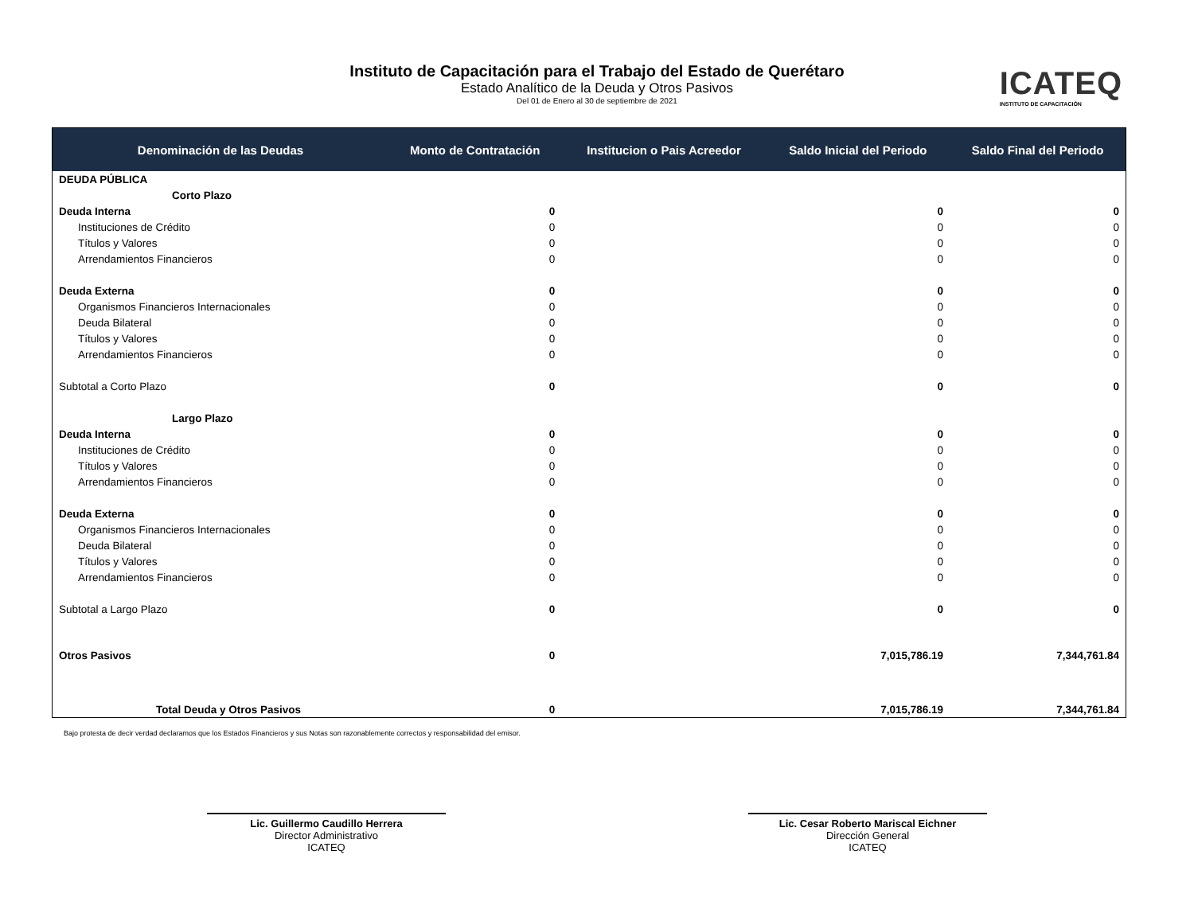Instituto de Capacitación para el Trabajo del Estado de Querétaro
Estado Analítico de la Deuda y Otros Pasivos
Del 01 de Enero al 30 de septiembre de 2021
ICATEQ
INSTITUTO DE CAPACITACIÓN
| Denominación de las Deudas | Monto de Contratación | Institucion o Pais Acreedor | Saldo Inicial del Periodo | Saldo Final del Periodo |
| --- | --- | --- | --- | --- |
| DEUDA PÚBLICA | | | | |
| Corto Plazo | | | | |
| Deuda Interna | 0 | | 0 | 0 |
| Instituciones de Crédito | 0 | | 0 | 0 |
| Títulos y Valores | 0 | | 0 | 0 |
| Arrendamientos Financieros | 0 | | 0 | 0 |
| Deuda Externa | 0 | | 0 | 0 |
| Organismos Financieros Internacionales | 0 | | 0 | 0 |
| Deuda Bilateral | 0 | | 0 | 0 |
| Títulos y Valores | 0 | | 0 | 0 |
| Arrendamientos Financieros | 0 | | 0 | 0 |
| Subtotal a Corto Plazo | 0 | | 0 | 0 |
| Largo Plazo | | | | |
| Deuda Interna | 0 | | 0 | 0 |
| Instituciones de Crédito | 0 | | 0 | 0 |
| Títulos y Valores | 0 | | 0 | 0 |
| Arrendamientos Financieros | 0 | | 0 | 0 |
| Deuda Externa | 0 | | 0 | 0 |
| Organismos Financieros Internacionales | 0 | | 0 | 0 |
| Deuda Bilateral | 0 | | 0 | 0 |
| Títulos y Valores | 0 | | 0 | 0 |
| Arrendamientos Financieros | 0 | | 0 | 0 |
| Subtotal a Largo Plazo | 0 | | 0 | 0 |
| Otros Pasivos | 0 | | 7,015,786.19 | 7,344,761.84 |
| Total Deuda y Otros Pasivos | 0 | | 7,015,786.19 | 7,344,761.84 |
Bajo protesta de decir verdad declaramos que los Estados Financieros y sus Notas son razonablemente correctos y responsabilidad del emisor.
Lic. Guillermo Caudillo Herrera
Director Administrativo
ICATEQ
Lic. Cesar Roberto Mariscal Eichner
Dirección General
ICATEQ